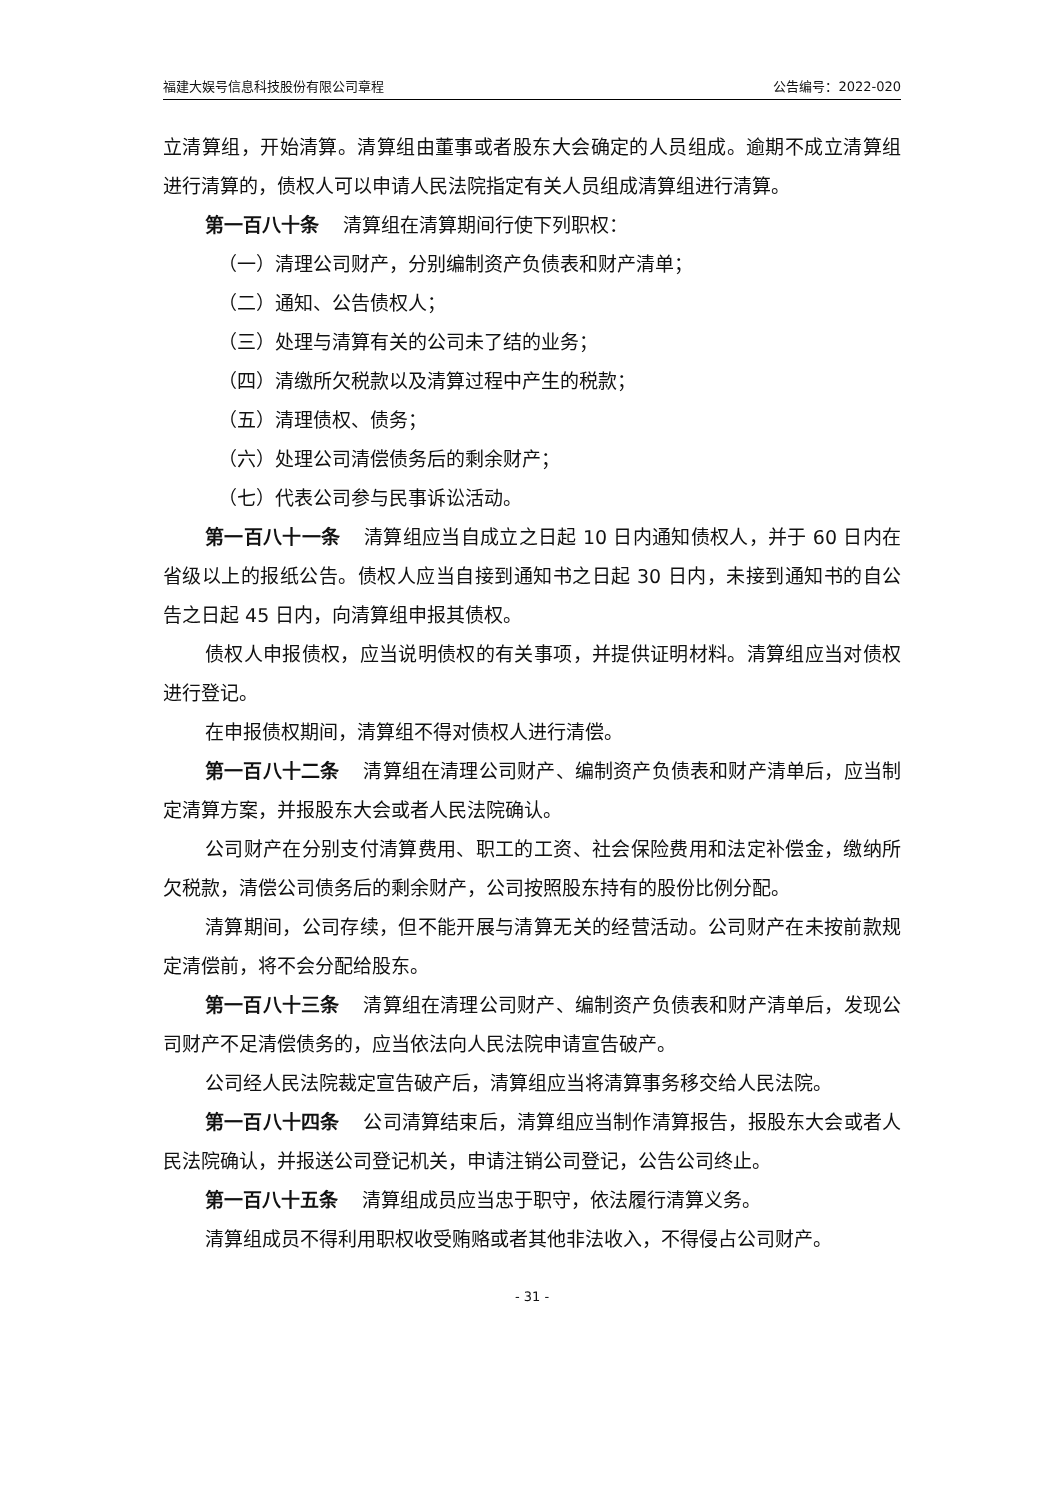福建大娱号信息科技股份有限公司章程 公告编号：2022-020
立清算组，开始清算。清算组由董事或者股东大会确定的人员组成。逾期不成立清算组进行清算的，债权人可以申请人民法院指定有关人员组成清算组进行清算。
第一百八十条 清算组在清算期间行使下列职权：
（一）清理公司财产，分别编制资产负债表和财产清单；
（二）通知、公告债权人；
（三）处理与清算有关的公司未了结的业务；
（四）清缴所欠税款以及清算过程中产生的税款；
（五）清理债权、债务；
（六）处理公司清偿债务后的剩余财产；
（七）代表公司参与民事诉讼活动。
第一百八十一条 清算组应当自成立之日起 10 日内通知债权人，并于 60 日内在省级以上的报纸公告。债权人应当自接到通知书之日起 30 日内，未接到通知书的自公告之日起 45 日内，向清算组申报其债权。
债权人申报债权，应当说明债权的有关事项，并提供证明材料。清算组应当对债权进行登记。
在申报债权期间，清算组不得对债权人进行清偿。
第一百八十二条 清算组在清理公司财产、编制资产负债表和财产清单后，应当制定清算方案，并报股东大会或者人民法院确认。
公司财产在分别支付清算费用、职工的工资、社会保险费用和法定补偿金，缴纳所欠税款，清偿公司债务后的剩余财产，公司按照股东持有的股份比例分配。
清算期间，公司存续，但不能开展与清算无关的经营活动。公司财产在未按前款规定清偿前，将不会分配给股东。
第一百八十三条 清算组在清理公司财产、编制资产负债表和财产清单后，发现公司财产不足清偿债务的，应当依法向人民法院申请宣告破产。
公司经人民法院裁定宣告破产后，清算组应当将清算事务移交给人民法院。
第一百八十四条 公司清算结束后，清算组应当制作清算报告，报股东大会或者人民法院确认，并报送公司登记机关，申请注销公司登记，公告公司终止。
第一百八十五条 清算组成员应当忠于职守，依法履行清算义务。
清算组成员不得利用职权收受贿赂或者其他非法收入，不得侵占公司财产。
- 31 -